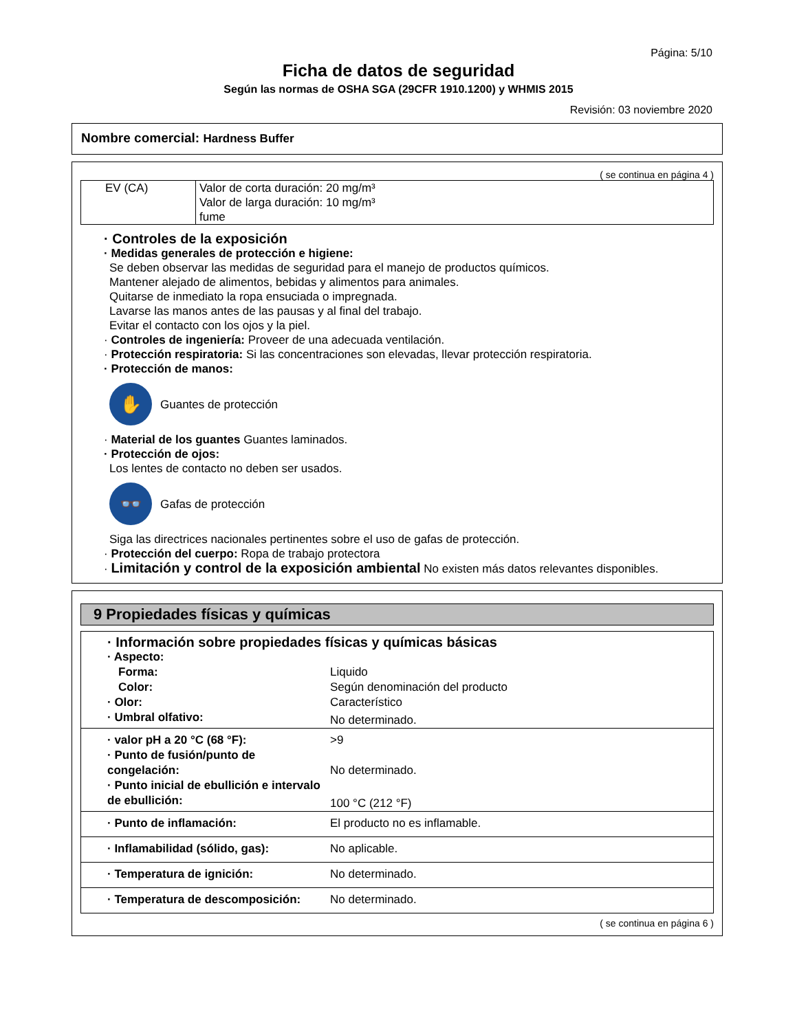Página: 5/10
Ficha de datos de seguridad
Según las normas de OSHA SGA (29CFR 1910.1200) y WHMIS 2015
Revisión: 03 noviembre 2020
Nombre comercial: Hardness Buffer
( se continua en página 4 )
| EV (CA) | Valor de corta duración: 20 mg/m³ Valor de larga duración: 10 mg/m³ fume |
· Controles de la exposición
· Medidas generales de protección e higiene:
Se deben observar las medidas de seguridad para el manejo de productos químicos.
Mantener alejado de alimentos, bebidas y alimentos para animales.
Quitarse de inmediato la ropa ensuciada o impregnada.
Lavarse las manos antes de las pausas y al final del trabajo.
Evitar el contacto con los ojos y la piel.
· Controles de ingeniería: Proveer de una adecuada ventilación.
· Protección respiratoria: Si las concentraciones son elevadas, llevar protección respiratoria.
· Protección de manos:
✋
Guantes de protección
· Material de los guantes Guantes laminados.
· Protección de ojos:
Los lentes de contacto no deben ser usados.
👓
Gafas de protección
Siga las directrices nacionales pertinentes sobre el uso de gafas de protección.
· Protección del cuerpo: Ropa de trabajo protectora
· Limitación y control de la exposición ambiental No existen más datos relevantes disponibles.
9 Propiedades físicas y químicas
| · Información sobre propiedades físicas y químicas básicas | |
| · Aspecto: | |
| Forma: | Liquido |
| Color: | Según denominación del producto |
| · Olor: | Característico |
| · Umbral olfativo: | No determinado. |
| · valor pH a 20 °C (68 °F): | >9 |
| · Punto de fusión/punto de congelación: | No determinado. |
| · Punto inicial de ebullición e intervalo de ebullición: | 100 °C (212 °F) |
| · Punto de inflamación: | El producto no es inflamable. |
| · Inflamabilidad (sólido, gas): | No aplicable. |
| · Temperatura de ignición: | No determinado. |
| · Temperatura de descomposición: | No determinado. |
( se continua en página 6 )